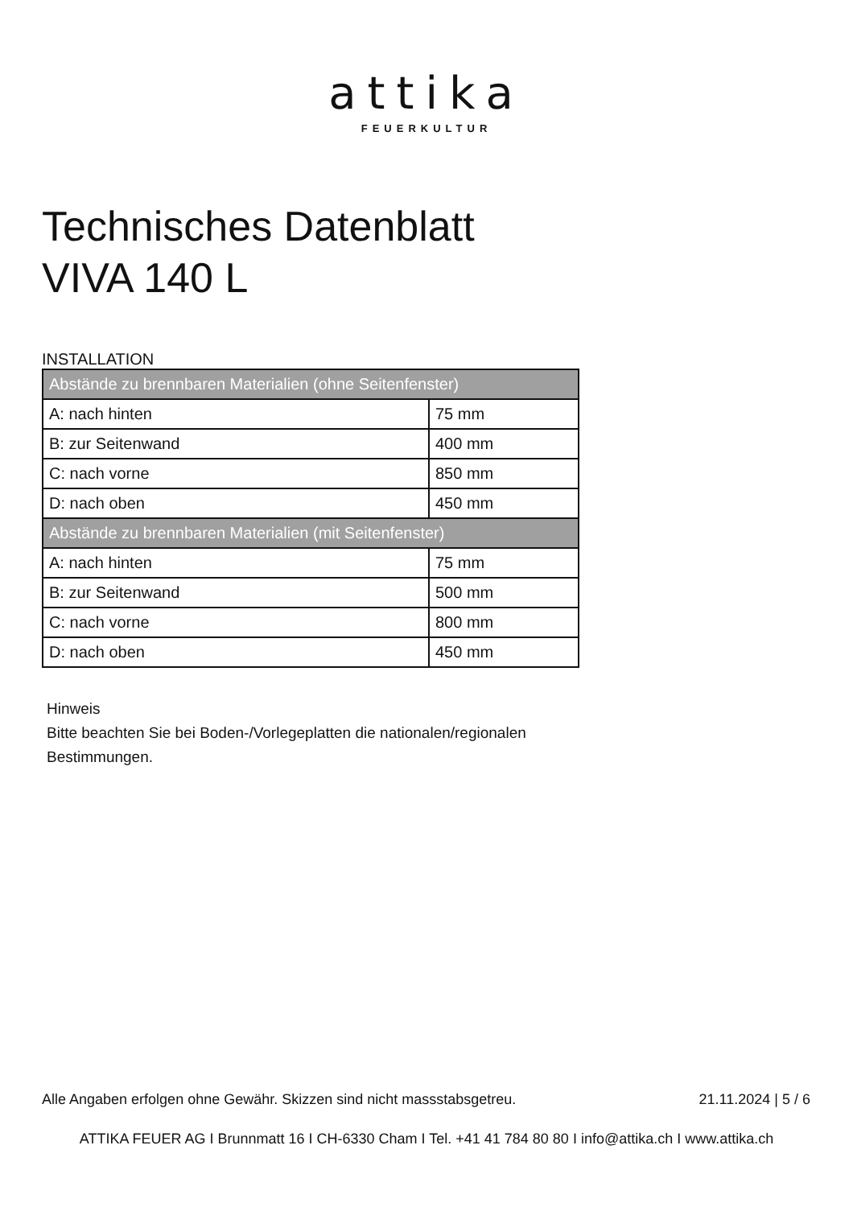attika
FEUERKULTUR
Technisches Datenblatt
VIVA 140 L
INSTALLATION
| Abstände zu brennbaren Materialien (ohne Seitenfenster) | |
| --- | --- |
| A: nach hinten | 75 mm |
| B: zur Seitenwand | 400 mm |
| C: nach vorne | 850 mm |
| D: nach oben | 450 mm |
| Abstände zu brennbaren Materialien (mit Seitenfenster) | |
| A: nach hinten | 75 mm |
| B: zur Seitenwand | 500 mm |
| C: nach vorne | 800 mm |
| D: nach oben | 450 mm |
Hinweis
Bitte beachten Sie bei Boden-/Vorlegeplatten die nationalen/regionalen
Bestimmungen.
Alle Angaben erfolgen ohne Gewähr. Skizzen sind nicht massstabsgetreu. 21.11.2024 | 5 / 6
ATTIKA FEUER AG I Brunnmatt 16 I CH-6330 Cham I Tel. +41 41 784 80 80 I info@attika.ch I www.attika.ch